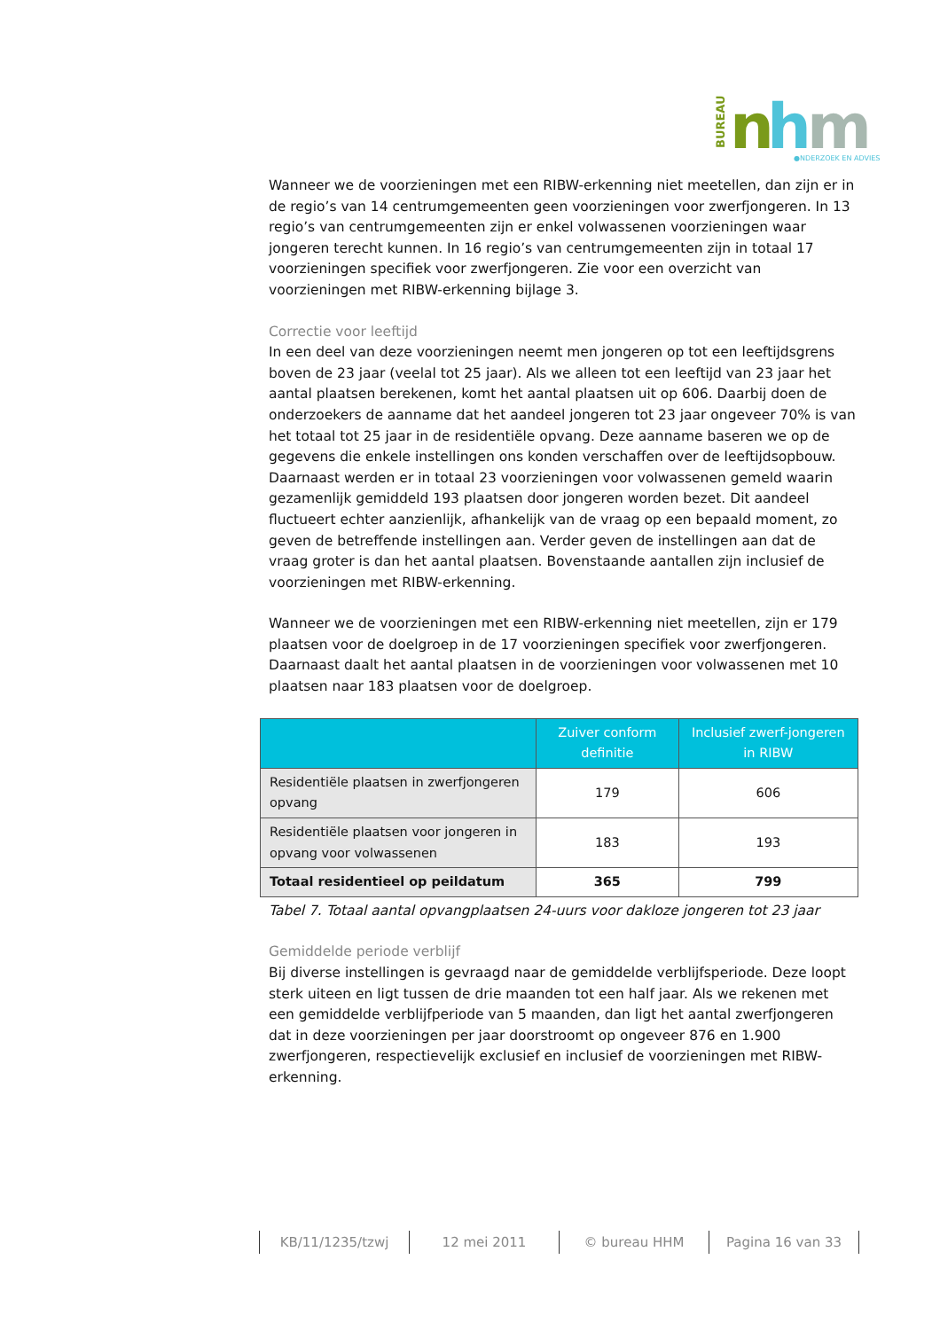BUREAU
n
h
m
●NDERZOEK EN ADVIES
Wanneer we de voorzieningen met een RIBW-erkenning niet meetellen, dan zijn er in de regio’s van 14 centrumgemeenten geen voorzieningen voor zwerfjongeren. In 13 regio’s van centrumgemeenten zijn er enkel volwassenen voorzieningen waar jongeren terecht kunnen. In 16 regio’s van centrumgemeenten zijn in totaal 17 voorzieningen specifiek voor zwerfjongeren. Zie voor een overzicht van voorzieningen met RIBW-erkenning bijlage 3.
Correctie voor leeftijd
In een deel van deze voorzieningen neemt men jongeren op tot een leeftijdsgrens boven de 23 jaar (veelal tot 25 jaar). Als we alleen tot een leeftijd van 23 jaar het aantal plaatsen berekenen, komt het aantal plaatsen uit op 606. Daarbij doen de onderzoekers de aanname dat het aandeel jongeren tot 23 jaar ongeveer 70% is van het totaal tot 25 jaar in de residentiële opvang. Deze aanname baseren we op de gegevens die enkele instellingen ons konden verschaffen over de leeftijdsopbouw. Daarnaast werden er in totaal 23 voorzieningen voor volwassenen gemeld waarin gezamenlijk gemiddeld 193 plaatsen door jongeren worden bezet. Dit aandeel fluctueert echter aanzienlijk, afhankelijk van de vraag op een bepaald moment, zo geven de betreffende instellingen aan. Verder geven de instellingen aan dat de vraag groter is dan het aantal plaatsen. Bovenstaande aantallen zijn inclusief de voorzieningen met RIBW-erkenning.
Wanneer we de voorzieningen met een RIBW-erkenning niet meetellen, zijn er 179 plaatsen voor de doelgroep in de 17 voorzieningen specifiek voor zwerfjongeren. Daarnaast daalt het aantal plaatsen in de voorzieningen voor volwassenen met 10 plaatsen naar 183 plaatsen voor de doelgroep.
| | Zuiver conform definitie | Inclusief zwerf-jongeren in RIBW |
| --- | --- | --- |
| Residentiële plaatsen in zwerfjongeren opvang | 179 | 606 |
| Residentiële plaatsen voor jongeren in opvang voor volwassenen | 183 | 193 |
| Totaal residentieel op peildatum | 365 | 799 |
Tabel 7. Totaal aantal opvangplaatsen 24-uurs voor dakloze jongeren tot 23 jaar
Gemiddelde periode verblijf
Bij diverse instellingen is gevraagd naar de gemiddelde verblijfsperiode. Deze loopt sterk uiteen en ligt tussen de drie maanden tot een half jaar. Als we rekenen met een gemiddelde verblijfperiode van 5 maanden, dan ligt het aantal zwerfjongeren dat in deze voorzieningen per jaar doorstroomt op ongeveer 876 en 1.900 zwerfjongeren, respectievelijk exclusief en inclusief de voorzieningen met RIBW-erkenning.
KB/11/1235/tzwj 12 mei 2011 © bureau HHM Pagina 16 van 33